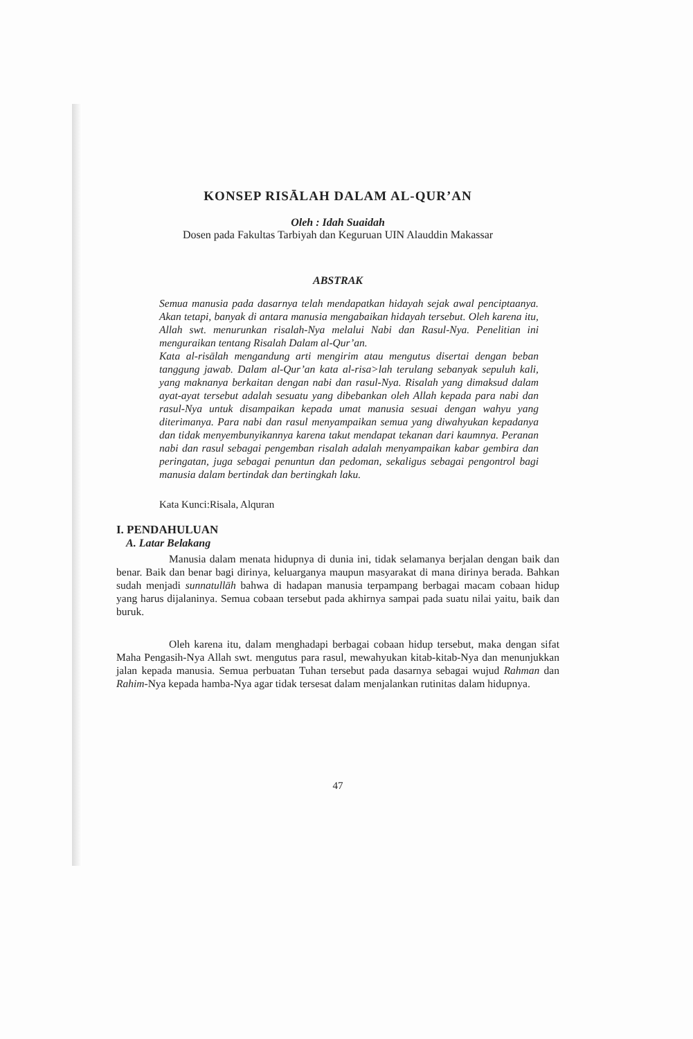KONSEP RISĀLAH DALAM AL-QUR’AN
Oleh : Idah Suaidah
Dosen pada Fakultas Tarbiyah dan Keguruan UIN Alauddin Makassar
ABSTRAK
Semua manusia pada dasarnya telah mendapatkan hidayah sejak awal penciptaanya. Akan tetapi, banyak di antara manusia mengabaikan hidayah tersebut. Oleh karena itu, Allah swt. menurunkan risalah-Nya melalui Nabi dan Rasul-Nya. Penelitian ini menguraikan tentang Risalah Dalam al-Qur’an.
Kata al-risālah mengandung arti mengirim atau mengutus disertai dengan beban tanggung jawab. Dalam al-Qur’an kata al-risa>lah terulang sebanyak sepuluh kali, yang maknanya berkaitan dengan nabi dan rasul-Nya. Risalah yang dimaksud dalam ayat-ayat tersebut adalah sesuatu yang dibebankan oleh Allah kepada para nabi dan rasul-Nya untuk disampaikan kepada umat manusia sesuai dengan wahyu yang diterimanya. Para nabi dan rasul menyampaikan semua yang diwahyukan kepadanya dan tidak menyembunyikannya karena takut mendapat tekanan dari kaumnya. Peranan nabi dan rasul sebagai pengemban risalah adalah menyampaikan kabar gembira dan peringatan, juga sebagai penuntun dan pedoman, sekaligus sebagai pengontrol bagi manusia dalam bertindak dan bertingkah laku.
Kata Kunci:Risala, Alquran
I. PENDAHULUAN
A. Latar Belakang
Manusia dalam menata hidupnya di dunia ini, tidak selamanya berjalan dengan baik dan benar. Baik dan benar bagi dirinya, keluarganya maupun masyarakat di mana dirinya berada. Bahkan sudah menjadi sunnatullāh bahwa di hadapan manusia terpampang berbagai macam cobaan hidup yang harus dijalaninya. Semua cobaan tersebut pada akhirnya sampai pada suatu nilai yaitu, baik dan buruk.
Oleh karena itu, dalam menghadapi berbagai cobaan hidup tersebut, maka dengan sifat Maha Pengasih-Nya Allah swt. mengutus para rasul, mewahyukan kitab-kitab-Nya dan menunjukkan jalan kepada manusia. Semua perbuatan Tuhan tersebut pada dasarnya sebagai wujud Rahman dan Rahim-Nya kepada hamba-Nya agar tidak tersesat dalam menjalankan rutinitas dalam hidupnya.
47